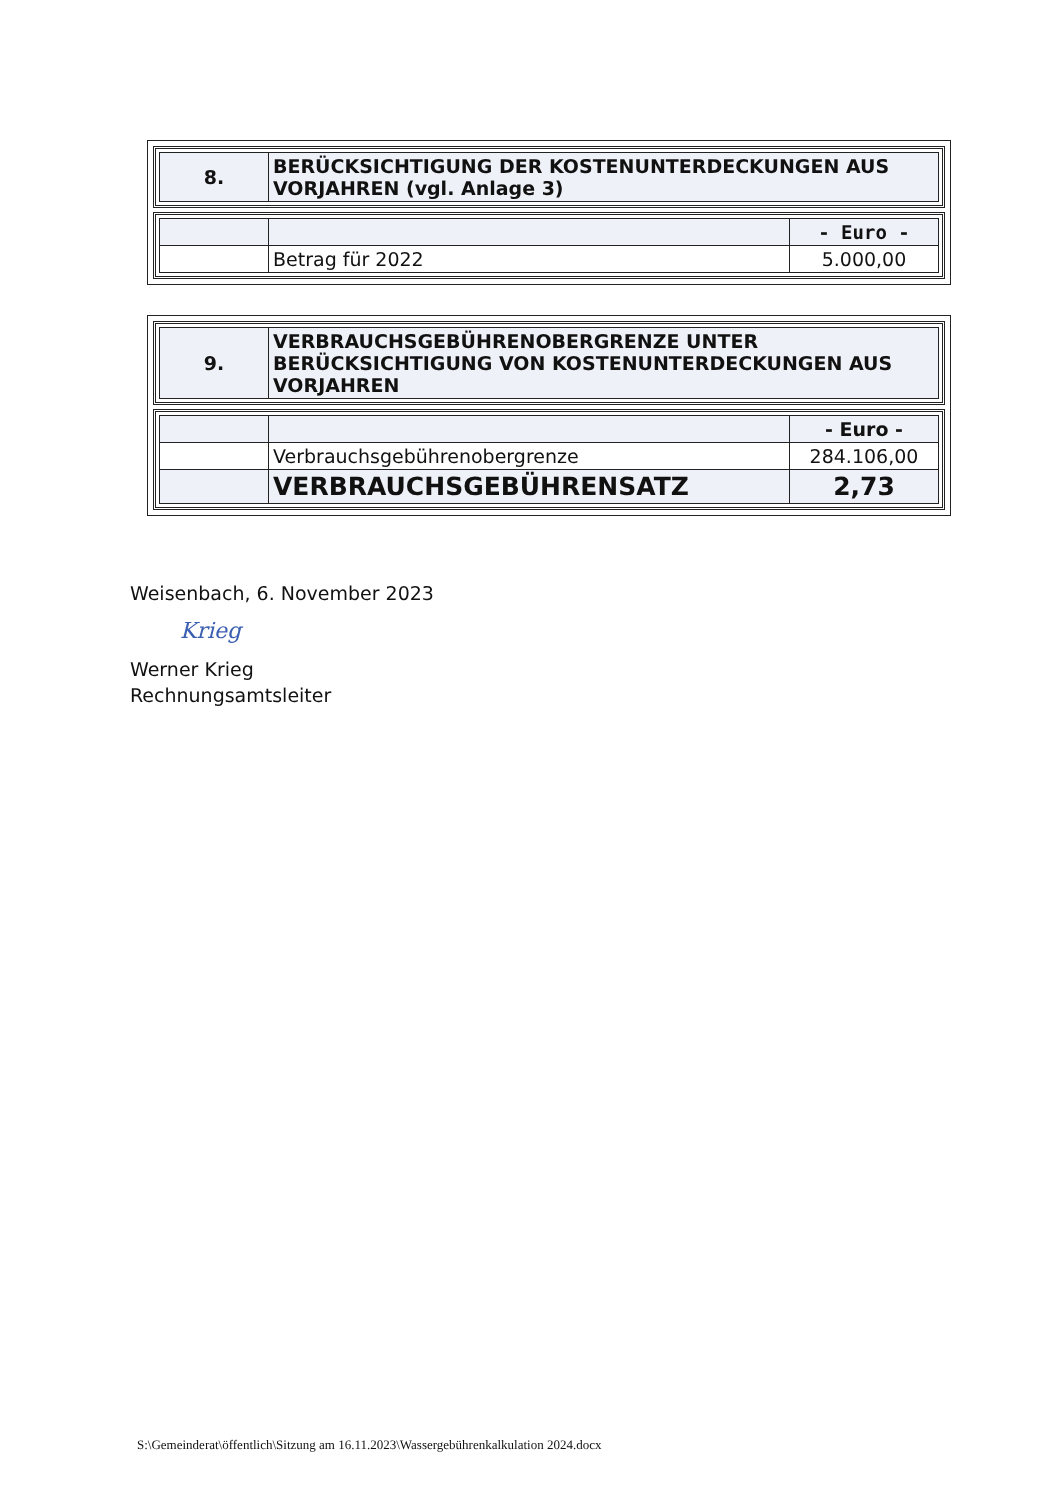| 8. | BERÜCKSICHTIGUNG DER KOSTENUNTERDECKUNGEN AUS VORJAHREN (vgl. Anlage 3) |
| | | - Euro - |
| | Betrag für 2022 | 5.000,00 |
| 9. | VERBRAUCHSGEBÜHRENOBERGRENZE UNTER BERÜCKSICHTIGUNG VON KOSTENUNTERDECKUNGEN AUS VORJAHREN |
| | | - Euro - |
| | Verbrauchsgebührenobergrenze | 284.106,00 |
| | VERBRAUCHSGEBÜHRENSATZ | 2,73 |
Weisenbach, 6. November 2023
Krieg
Werner Krieg
Rechnungsamtsleiter
S:\Gemeinderat\öffentlich\Sitzung am 16.11.2023\Wassergebührenkalkulation 2024.docx